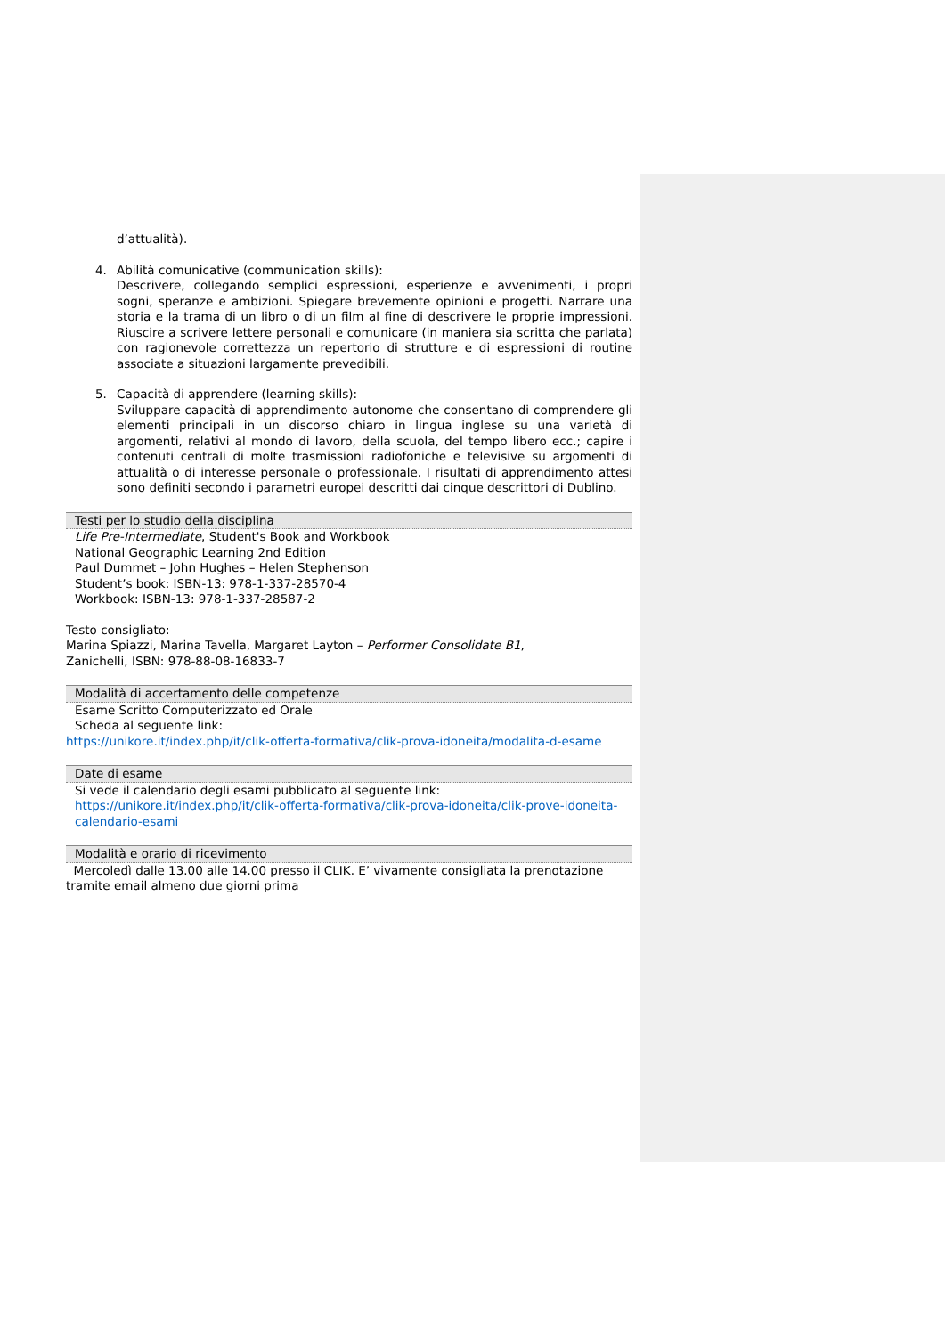d’attualità).
4. Abilità comunicative (communication skills):
Descrivere, collegando semplici espressioni, esperienze e avvenimenti, i propri sogni, speranze e ambizioni. Spiegare brevemente opinioni e progetti. Narrare una storia e la trama di un libro o di un film al fine di descrivere le proprie impressioni. Riuscire a scrivere lettere personali e comunicare (in maniera sia scritta che parlata) con ragionevole correttezza un repertorio di strutture e di espressioni di routine associate a situazioni largamente prevedibili.
5. Capacità di apprendere (learning skills):
Sviluppare capacità di apprendimento autonome che consentano di comprendere gli elementi principali in un discorso chiaro in lingua inglese su una varietà di argomenti, relativi al mondo di lavoro, della scuola, del tempo libero ecc.; capire i contenuti centrali di molte trasmissioni radiofoniche e televisive su argomenti di attualità o di interesse personale o professionale. I risultati di apprendimento attesi sono definiti secondo i parametri europei descritti dai cinque descrittori di Dublino.
Testi per lo studio della disciplina
Life Pre-Intermediate, Student's Book and Workbook
National Geographic Learning 2nd Edition
Paul Dummet – John Hughes – Helen Stephenson
Student’s book: ISBN-13: 978-1-337-28570-4
Workbook: ISBN-13: 978-1-337-28587-2
Testo consigliato:
Marina Spiazzi, Marina Tavella, Margaret Layton – Performer Consolidate B1,
Zanichelli, ISBN: 978-88-08-16833-7
Modalità di accertamento delle competenze
Esame Scritto Computerizzato ed Orale
Scheda al seguente link:
https://unikore.it/index.php/it/clik-offerta-formativa/clik-prova-idoneita/modalita-d-esame
Date di esame
Si vede il calendario degli esami pubblicato al seguente link: https://unikore.it/index.php/it/clik-offerta-formativa/clik-prova-idoneita/clik-prove-idoneita-calendario-esami
Modalità e orario di ricevimento
Mercoledì dalle 13.00 alle 14.00 presso il CLIK. E’ vivamente consigliata la prenotazione tramite email almeno due giorni prima